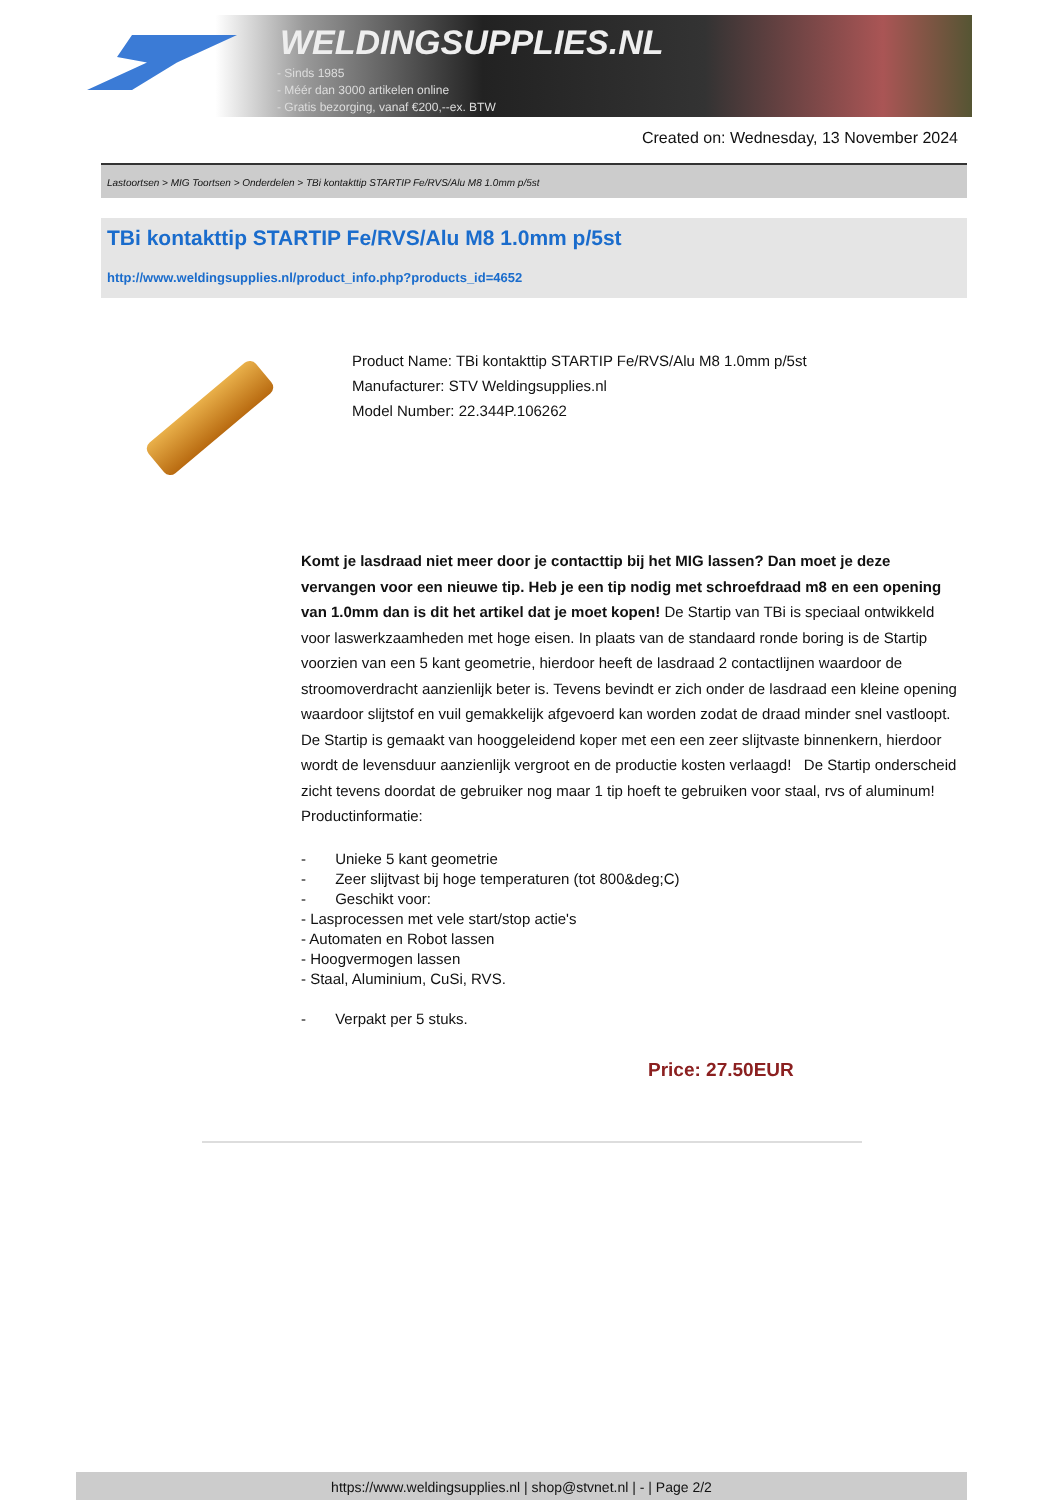WELDINGSUPPLIES.NL
- Sinds 1985
- Méér dan 3000 artikelen online
- Gratis bezorging, vanaf €200,--ex. BTW
Created on: Wednesday, 13 November 2024
Lastoortsen > MIG Toortsen > Onderdelen > TBi kontakttip STARTIP Fe/RVS/Alu M8 1.0mm p/5st
TBi kontakttip STARTIP Fe/RVS/Alu M8 1.0mm p/5st
http://www.weldingsupplies.nl/product_info.php?products_id=4652
Product Name: TBi kontakttip STARTIP Fe/RVS/Alu M8 1.0mm p/5st
Manufacturer: STV Weldingsupplies.nl
Model Number: 22.344P.106262
Komt je lasdraad niet meer door je contacttip bij het MIG lassen? Dan moet je deze vervangen voor een nieuwe tip. Heb je een tip nodig met schroefdraad m8 en een opening van 1.0mm dan is dit het artikel dat je moet kopen! De Startip van TBi is speciaal ontwikkeld voor laswerkzaamheden met hoge eisen. In plaats van de standaard ronde boring is de Startip voorzien van een 5 kant geometrie, hierdoor heeft de lasdraad 2 contactlijnen waardoor de stroomoverdracht aanzienlijk beter is. Tevens bevindt er zich onder de lasdraad een kleine opening waardoor slijtstof en vuil gemakkelijk afgevoerd kan worden zodat de draad minder snel vastloopt. De Startip is gemaakt van hooggeleidend koper met een een zeer slijtvaste binnenkern, hierdoor wordt de levensduur aanzienlijk vergroot en de productie kosten verlaagd! De Startip onderscheid zicht tevens doordat de gebruiker nog maar 1 tip hoeft te gebruiken voor staal, rvs of aluminum! Productinformatie:
- Unieke 5 kant geometrie
- Zeer slijtvast bij hoge temperaturen (tot 800&deg;C)
- Geschikt voor:
- Lasprocessen met vele start/stop actie's
- Automaten en Robot lassen
- Hoogvermogen lassen
- Staal, Aluminium, CuSi, RVS.
- Verpakt per 5 stuks.
Price: 27.50EUR
https://www.weldingsupplies.nl | shop@stvnet.nl | - | Page 2/2